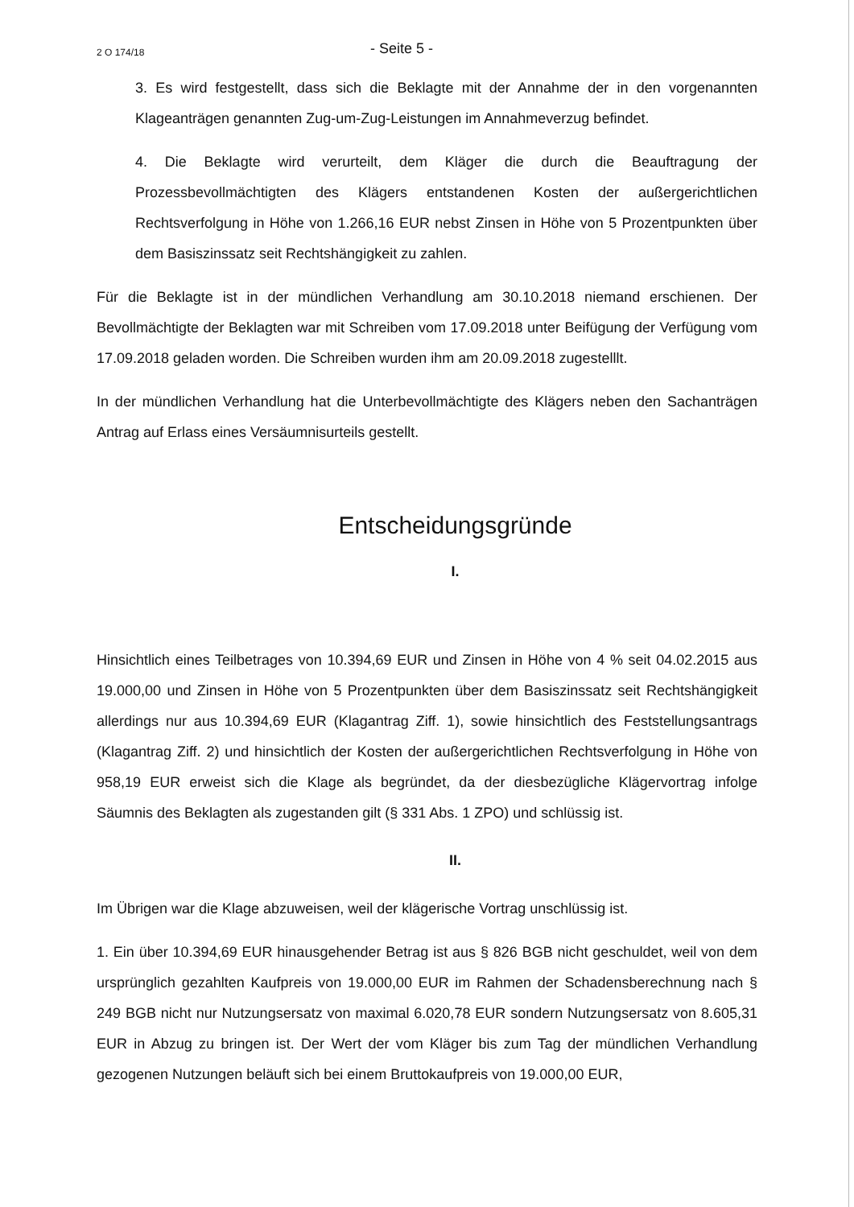2 O 174/18
- Seite 5 -
3. Es wird festgestellt, dass sich die Beklagte mit der Annahme der in den vorgenannten Klageanträgen genannten Zug-um-Zug-Leistungen im Annahmeverzug befindet.
4. Die Beklagte wird verurteilt, dem Kläger die durch die Beauftragung der Prozessbevollmächtigten des Klägers entstandenen Kosten der außergerichtlichen Rechtsverfolgung in Höhe von 1.266,16 EUR nebst Zinsen in Höhe von 5 Prozentpunkten über dem Basiszinssatz seit Rechtshängigkeit zu zahlen.
Für die Beklagte ist in der mündlichen Verhandlung am 30.10.2018 niemand erschienen. Der Bevollmächtigte der Beklagten war mit Schreiben vom 17.09.2018 unter Beifügung der Verfügung vom 17.09.2018 geladen worden. Die Schreiben wurden ihm am 20.09.2018 zugestelllt.
In der mündlichen Verhandlung hat die Unterbevollmächtigte des Klägers neben den Sachanträgen Antrag auf Erlass eines Versäumnisurteils gestellt.
Entscheidungsgründe
I.
Hinsichtlich eines Teilbetrages von 10.394,69 EUR und Zinsen in Höhe von 4 % seit 04.02.2015 aus 19.000,00 und Zinsen in Höhe von 5 Prozentpunkten über dem Basiszinssatz seit Rechtshängigkeit allerdings nur aus 10.394,69 EUR (Klagantrag Ziff. 1), sowie hinsichtlich des Feststellungsantrags (Klagantrag Ziff. 2) und hinsichtlich der Kosten der außergerichtlichen Rechtsverfolgung in Höhe von 958,19 EUR erweist sich die Klage als begründet, da der diesbezügliche Klägervortrag infolge Säumnis des Beklagten als zugestanden gilt (§ 331 Abs. 1 ZPO) und schlüssig ist.
II.
Im Übrigen war die Klage abzuweisen, weil der klägerische Vortrag unschlüssig ist.
1. Ein über 10.394,69 EUR hinausgehender Betrag ist aus § 826 BGB nicht geschuldet, weil von dem ursprünglich gezahlten Kaufpreis von 19.000,00 EUR im Rahmen der Schadensberechnung nach § 249 BGB nicht nur Nutzungsersatz von maximal 6.020,78 EUR sondern Nutzungsersatz von 8.605,31 EUR in Abzug zu bringen ist. Der Wert der vom Kläger bis zum Tag der mündlichen Verhandlung gezogenen Nutzungen beläuft sich bei einem Bruttokaufpreis von 19.000,00 EUR,